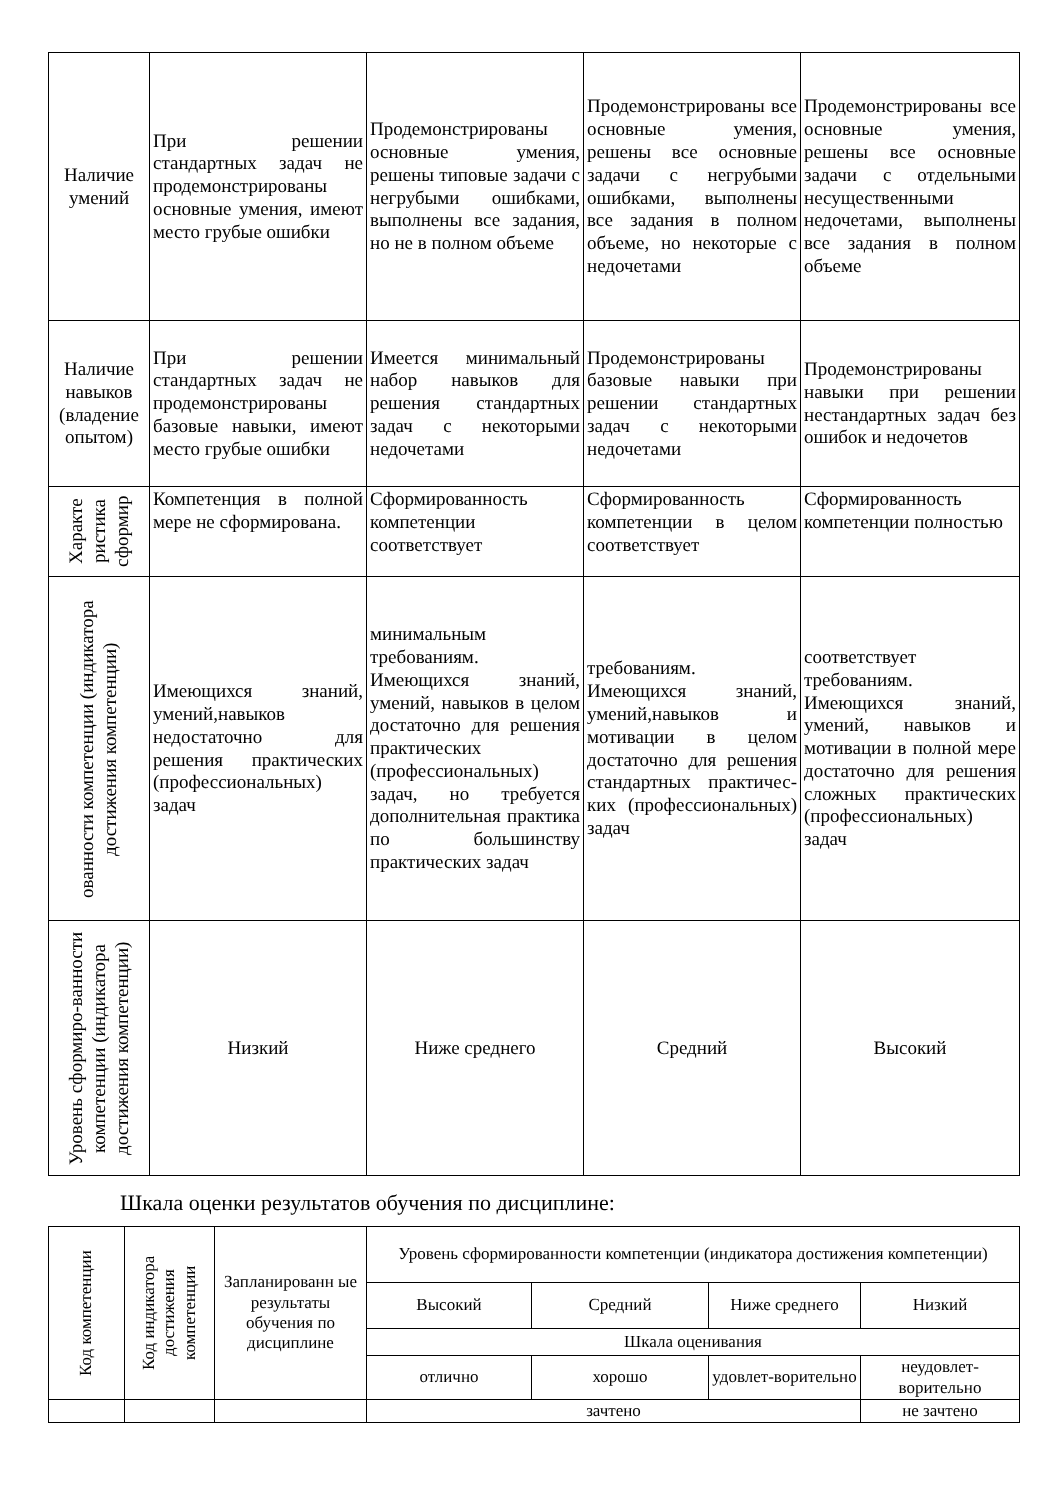| Наличие умений | При решении стандартных задач не продемонстрированы основные умения, имеют место грубые ошибки | Продемонстрированы основные умения, решены типовые задачи с негрубыми ошибками, выполнены все задания, но не в полном объеме | Продемонстрированы все основные умения, решены все основные задачи с негрубыми ошибками, выполнены все задания в полном объеме, но некоторые с недочетами | Продемонстрированы все основные умения, решены все основные задачи с отдельными несущественными недочетами, выполнены все задания в полном объеме |
| Наличие навыков (владение опытом) | При решении стандартных задач не продемонстрированы базовые навыки, имеют место грубые ошибки | Имеется минимальный набор навыков для решения стандартных задач с некоторыми недочетами | Продемонстрированы базовые навыки при решении стандартных задач с некоторыми недочетами | Продемонстрированы навыки при решении нестандартных задач без ошибок и недочетов |
| Характе ристика сформир | Компетенция в полной мере не сформирована. | Сформированность компетенции соответствует | Сформированность компетенции в целом соответствует | Сформированность компетенции полностью |
| ованности компетенции (индикатора достижения компетенции) | Имеющихся знаний, умений,навыков недостаточно для решения практических (профессиональных) задач | минимальным требованиям. Имеющихся знаний, умений, навыков в целом достаточно для решения практических (профессиональных) задач, но требуется дополнительная практика по большинству практических задач | требованиям. Имеющихся знаний, умений,навыков и мотивации в целом достаточно для решения стандартных практичес-ких (профессиональных) задач | соответствует требованиям. Имеющихся знаний, умений, навыков и мотивации в полной мере достаточно для решения сложных практических (профессиональных) задач |
| Уровень сформиро-ванности компетенции (индикатора достижения компетенции) | Низкий | Ниже среднего | Средний | Высокий |
Шкала оценки результатов обучения по дисциплине:
| Код компетенции | Код индикатора достижения компетенции | Запланированн ые результаты обучения по дисциплине | Уровень сформированности компетенции (индикатора достижения компетенции) | | | |
| | | | Высокий | Средний | Ниже среднего | Низкий |
| | | | Шкала оценивания | | | |
| | | | отлично | хорошо | удовлет-ворительно | неудовлет-ворительно |
| | | | зачтено | | | не зачтено |